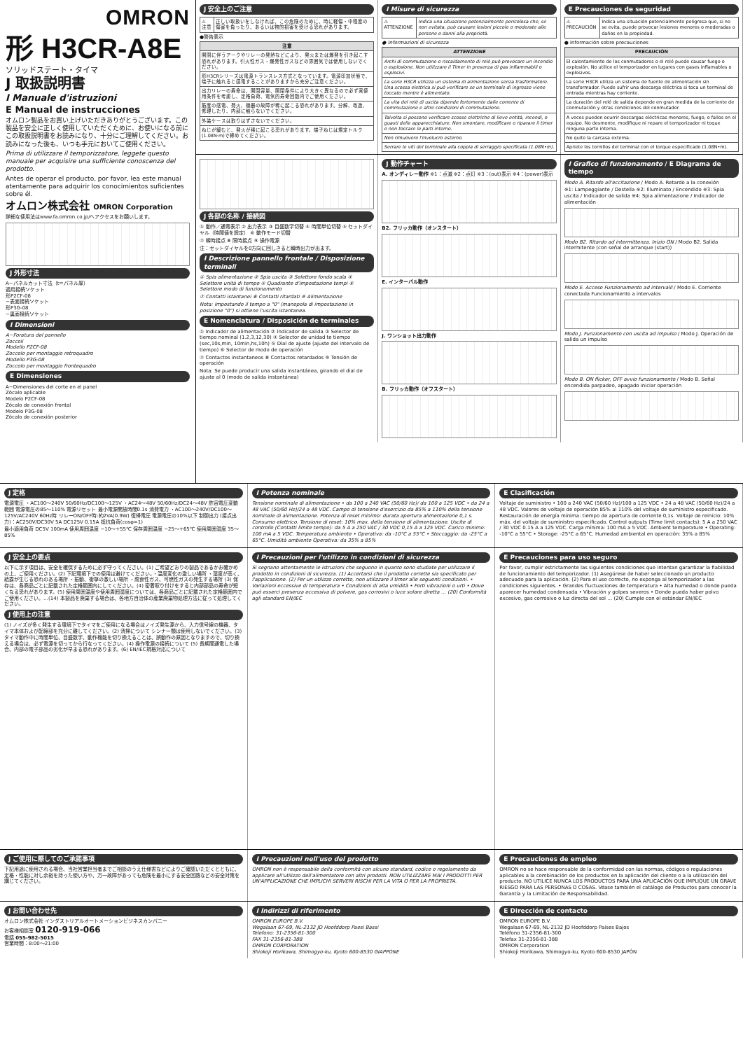OMRON
形 H3CR-A8E
ソリッドステート・タイマ
J 取扱説明書
I Manuale d'istruzioni
E Manual de instrucciones
オムロン製品をお買い上げいただきありがとうございます。この製品を安全に正しく使用していただくために、お使いになる前にこの取扱説明書をお読みになり、十分にご理解してください。お読みになった後も、いつも手元においてご使用ください。
Prima di utilizzare il temporizzatore, leggete questo manuale per acquisire una sufficiente conoscenza del prodotto.
Antes de operar el producto, por favor, lea este manual atentamente para adquirir los conocimientos suficientes sobre él.
オムロン株式会社 OMRON Corporation
詳細な使用法はwww.fa.omron.co.jp/へアクセスをお願いします。
J 外形寸法
A−パネルカット寸法（t＝パネル厚）
適用接続ソケット
形P2CF-08
−表面接続ソケット
形P3G-08
−裏面接続ソケット
I Dimensioni
A−Foratura del pannello
Zoccoli
Modello P2CF-08
Zoccolo per montaggio retroquadro
Modello P3G-08
Zoccolo per montaggio frontequadro
E Dimensiones
A−Dimensiones del corte en el panel
Zócalo aplicable
Modelo P2CF-08
Zócalo de conexión frontal
Modelo P3G-08
Zócalo de conexión posterior
J 安全上のご注意
| ⚠ 注意 | 正しい取扱いをしなければ、この危険のために、時に軽傷・中程度の傷害を負ったり、あるいは物的損害を受ける恐れがあります。 |
●警告表示
| 注意 |
| --- |
| 開閉に伴うアークやリレーの発熱などにより、発火または爆発を引き起こす恐れがあります。引火性ガス・爆発性ガスなどの雰囲気では使用しないでください。 |
| 形H3CRシリーズは電源トランスレス方式となっています。電源印加状態で、端子に触れると感電することがありますから充分ご注意ください。 |
| 出力リレーの寿命は、開閉容量、開閉条件により大きく異なるので必ず実使用条件を考慮し、定格負荷、電気的寿命回数内でご使用ください。 |
| 筋度の感電、発火、機器の故障が稀に起こる恐れがあります。分解、改造、修理したり、内部に触らないでください。 |
| 外装ケースは取りはずさないでください。 |
| ねじが緩むと、発火が稀に起こる恐れがあります。端子ねじは規定トルク(1.08N·m)で締めてください。 |
I Misure di sicurezza
| ⚠ ATTENZIONE | Indica una situazione potenzialmente pericolosa che, se non evitata, può causare lesioni piccole o moderate alle persone o danni alla proprietà. |
● Informazioni di sicurezza
| ATTENZIONE |
| --- |
| Archi di commutazione o riscaldamento di relè può provocare un incendio o esplosione. Non utilizzare il Timer in presenza di gas infiammabili o esplosivi. |
| La serie H3CR utilizza un sistema di alimentazione senza trasformatore. Una scossa elettrica si può verificare se un terminale di ingresso viene toccato mentre è alimentato. |
| La vita del relè di uscita dipende fortemente dalle corrente di commutazione e altre condizioni di commutazione. |
| Talvolta si possono verificare scosse elettriche di lieve entità, incendi, o guasti delle apparecchiature. Non smontare, modificare o riparare il timer o non toccare le parti interne. |
| Non rimuovere l'involucro esterno. |
| Serrare le viti del terminale alla coppia di serraggio specificata (1.08N•m). |
E Precauciones de seguridad
| ⚠ PRECAUCIÓN | Indica una situación potencialmente peligrosa que, si no se evita, puede provocar lesiones menores o moderadas o daños en la propiedad. |
● Información sobre precauciones
| PRECAUCIÓN |
| --- |
| El calentamiento de los conmutadores o el relé puede causar fuego o explosión. No utilice el temporizador en lugares con gases inflamables o explosivos. |
| La serie H3CR utiliza un sistema de fuente de alimentación sin transformador. Puede sufrir una descarga eléctrica si toca un terminal de entrada mientras hay corriente. |
| La duración del relé de salida depende en gran medida de la corriente de conmutación y otras condiciones del conmutador. |
| A veces pueden ocurrir descargas eléctricas menores, fuego, o fallos en el equipo. No desmonte, modifique ni repare el temporizador ni toque ninguna parte interna. |
| No quite la carcasa externa. |
| Apriete los tornillos del terminal con el torque especificado (1.08N•m). |
J 各部の名称 / 接続図
① 動作／通電表示 ② 出力表示 ③ 目盛数字切替 ④ 時間単位切替 ⑤ セットダイヤル（時間値を設定） ⑥ 動作モード切替
⑦ 瞬時接点 ⑧ 限時接点 ⑨ 操作電源
注：セットダイヤルを0方向に回しきると瞬時出力が出ます。
I Descrizione pannello frontale / Disposizione terminali
① Spia alimentazione ② Spia uscita ③ Selettore fondo scala ④ Selettore unità di tempo ⑤ Quadrante d'impostazione tempi ⑥ Selettore modo di funzionamento
⑦ Contatti istantanei ⑧ Contatti ritardati ⑨ Alimentazione
Nota: Impostando il tempo a "0" (manopola di impostazione in posizione "0") si ottiene l'uscita istantanea.
E Nomenclatura / Disposición de terminales
① Indicador de alimentación ② Indicador de salida ③ Selector de tiempo nominal (1.2,3,12,30) ④ Selector de unidad te tiempo (sec,10s,min, 10min,hs,10h) ⑤ Dial de ajuste (ajuste del intervalo de tiempo) ⑥ Selector de modo de operación
⑦ Contactos instantaneos ⑧ Contactos retardados ⑨ Tensión de operación
Nota: Se puede producir una salida instantánea, girando el dial de ajuste al 0 (modo de salida instantánea)
J 動作チャート
A. オンディレー動作 ※1：点滅 ※2：点灯 ※3：(out)表示 ※4：(power)表示
B2. フリッカ動作（オンスタート）
E. インターバル動作
J. ワンショット出力動作
B. フリッカ動作（オフスタート）
I Grafico di funzionamento / E Diagrama de tiempo
Modo A. Ritardo all'eccitazione / Modo A. Retardo a la conexión
※1: Lampeggiante / Destella ※2: Illuminato / Encendido ※3: Spia uscita / Indicador de salida ※4: Spia alimentazione / Indicador de alimentación
Modo B2. Ritardo ad intermittenza. Inizio ON / Modo B2. Salida intermitente (con señal de arranque (start))
Modo E. Acceso Funzionamento ad intervalli / Modo E. Corriente conectada Funcionamiento a intervalos
Modo J. Funzionamento con uscita ad impulso / Modo J. Operación de salida un impulso
Modo B. ON flicker, OFF avvio funzionamento / Modo B. Señal encendida parpadeo, apagado iniciar operación
J 定格
電源電圧 ・AC100〜240V 50/60Hz/DC100〜125V ・AC24〜48V 50/60Hz/DC24〜48V 許容電圧変動範囲 電源電圧の85〜110% 電源リセット 最小電源開放時間0.1s 消費電力 ・AC100〜240V/DC100〜125V/AC240V 60Hz時 リレーON/OFF時:約2VA(0.9W) 復帰電圧 電源電圧の10%以下 制御出力 (接点出力)：AC250V/DC30V 5A DC125V 0.15A 抵抗負荷(cosφ=1)
最小適用負荷 DC5V 100mA 使用周囲温度 −10〜+55℃ 保存周囲温度 −25〜+65℃ 使用周囲湿度 35〜85%
I Potenza nominale
Tensione nominale di alimentazione • da 100 a 240 VAC (50/60 Hz)/ da 100 a 125 VDC • da 24 a 48 VAC (50/60 Hz)/24 a 48 VDC. Campo di tensione d'esercizio da 85% a 110% della tensione nominale di alimentazione. Potenza di reset minimo: durata apertura alimentazione 0,1 s. Consumo elettrico. Tensione di reset: 10% max. della tensione di alimentazione. Uscite di controllo (Contatti limite tempo): da 5 A a 250 VAC / 30 VDC 0,15 A a 125 VDC. Carico minimo: 100 mA a 5 VDC. Temperatura ambiente • Operativa: da -10°C a 55°C • Stoccaggio: da -25°C a 65°C. Umidità ambiente Operativa: da 35% a 85%
E Clasificación
Voltaje de suministro • 100 a 240 VAC (50/60 Hz)/100 a 125 VDC • 24 a 48 VAC (50/60 Hz)/24 a 48 VDC. Valores de voltaje de operación 85% al 110% del voltaje de suministro especificado. Restauración de energía mínima: tiempo de apertura de corriente 0,1s. Voltaje de reinicio: 10% máx. del voltaje de suministro especificado. Control outputs (Time limit contacts): 5 A a 250 VAC / 30 VDC 0.15 A a 125 VDC. Carga mínima: 100 mA a 5 VDC. Ambient temperature • Operating: -10°C a 55°C • Storage: -25°C a 65°C. Humedad ambiental en operación: 35% a 85%
J 安全上の要点
以下に示す項目は、安全を確保するために必ず守ってください。(1) ご希望どおりの製品であるかお確かめの上、ご使用ください。(2) 下記環境下での使用は避けてください。・温度変化の激しい場所 ・湿度が高く、結露が生じる恐れのある場所 ・振動、衝撃の激しい場所 ・腐食性ガス、可燃性ガスの発生する場所 (3) 保存は、各商品ごとに記載された定格範囲内にしてください。(4) 密着取り付けをすると内部部品の寿命が短くなる恐れがあります。(5) 使用周囲温度や使用周囲湿度については、各商品ごとに記載された定格範囲内でご使用ください。…(14) 本製品を廃棄する場合は、各地方自治体の産業廃棄物処理方法に従って処理してください。
J 使用上の注意
(1) ノイズが多く発生する環境下でタイマをご使用になる場合はノイズ発生源から、入力信号線の機器、タイマ本体および配線部を充分に離してください。(2) 清掃について シンナー類は使用しないでください。(3) タイマ動作中に時間単位、目盛数字、動作機能を切り換えることは、誤動作の原因となりますので、切り換える場合は、必ず電源を切ってから行なってください。(4) 操作電源の接続について (5) 長期間通電した場合、内部の電子部品の劣化が早まる恐れがあります。(6) EN/IEC規格対応について
I Precauzioni per l'utilizzo in condizioni di sicurezza
Si segnano attentamente le istruzioni che seguono in quanto sono studiate per utilizzare il prodotto in condizioni di sicurezza. (1) Accertarsi che il prodotto corrette sia specificato per l'applicazione. (2) Per un utilizzo corretto, non utilizzare il timer alle seguenti condizioni. • Variazioni eccessive di temperatura • Condizioni di alta umidità • Forti vibrazioni o urti • Dove può esserci presenza eccessiva di polvere, gas corrosivi o luce solare diretta … (20) Conformità agli standard EN/IEC
E Precauciones para uso seguro
Por favor, cumplir estrictamente las siguientes condiciones que intentan garantizar la fiabilidad de funcionamiento del temporizador. (1) Asegúrese de haber seleccionado un producto adecuado para la aplicación. (2) Para el uso correcto, no exponga al temporizador a las condiciones siguientes. • Grandes fluctuaciones de temperatura • Alta humedad o donde pueda aparecer humedad condensada • Vibración y golpes severos • Donde pueda haber polvo excesivo, gas corrosivo o luz directa del sol … (20) Cumple con el estándar EN/IEC
J ご使用に際してのご承諾事項
下記用途に使用される場合、当社営業担当者までご相談のうえ仕様書などによりご確認いただくとともに、定格・性能に対し余裕を持った使い方や、万一故障があっても危険を最小にする安全回路などの安全対策を講じてください。
I Precauzioni nell'uso del prodotto
OMRON non è responsabile della conformità con alcuno standard, codice o regolamento da applicare all'utilizzo dell'alimentatore con altri prodotti. NON UTILIZZARE MAI I PRODOTTI PER UN'APPLICAZIONE CHE IMPLICHI SERVERI RISCHI PER LA VITA O PER LA PROPRIETÀ.
E Precauciones de empleo
OMRON no se hace responsable de la conformidad con las normas, códigos o regulaciones aplicables a la combinación de los productos en la aplicación del cliente o a la utilización del producto. NO UTILICE NUNCA LOS PRODUCTOS PARA UNA APLICACIÓN QUE IMPLIQUE UN GRAVE RIESGO PARA LAS PERSONAS O COSAS. Véase también el catálogo de Productos para conocer la Garantía y la Limitación de Responsabilidad.
J お問い合わせ先
オムロン株式会社 インダストリアルオートメーションビジネスカンパニー
お客様相談室 0120-919-066
電話 055-982-5015
営業時間：8:00〜21:00
I Indirizzi di riferimento
OMRON EUROPE B.V.
Wegalaan 67-69, NL-2132 JD Hoofddorp Paesi Bassi
Telefono: 31-2356-81-300
FAX 31-2356-81-388
OMRON CORPORATION
Shiokoji Horikawa, Shimogyo-ku, Kyoto 600-8530 GIAPPONE
E Dirección de contacto
OMRON EUROPE B.V.
Wegalaan 67-69, NL-2132 JD Hoofddorp Países Bajos
Teléfono 31-2356-81-300
Telefax 31-2356-81-388
OMRON Corporation
Shiokoji Horikawa, Shimogyo-ku, Kyoto 600-8530 JAPÓN